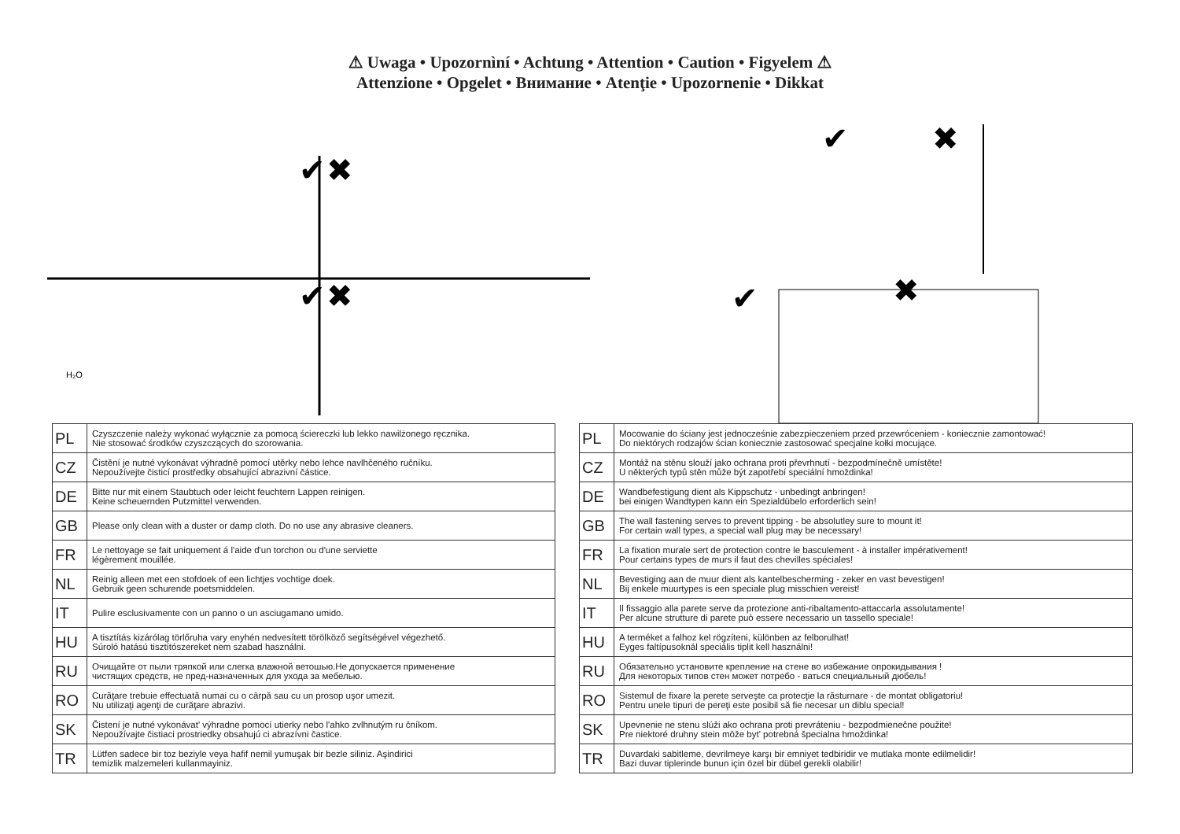⚠ Uwaga • Upozornìní • Achtung • Attention • Caution • Figyelem ⚠
Attenzione • Opgelet • Внимание • Atenţie • Upozornenie • Dikkat
✔
✖
✔
✖
✔
✖
✔
✖
H₂O
| PL | Czyszczenie należy wykonać wyłącznie za pomocą ściereczki lub lekko nawilżonego ręcznika. Nie stosować środków czyszczących do szorowania. |
| CZ | Čistění je nutné vykonávat výhradně pomocí utěrky nebo lehce navlhčeného ručníku. Nepoužívejte čisticí prostředky obsahující abrazivní částice. |
| DE | Bitte nur mit einem Staubtuch oder leicht feuchtern Lappen reinigen. Keine scheuernden Putzmittel verwenden. |
| GB | Please only clean with a duster or damp cloth. Do no use any abrasive cleaners. |
| FR | Le nettoyage se fait uniquement á l'aide d'un torchon ou d'une serviette légèrement mouillée. |
| NL | Reinig alleen met een stofdoek of een lichtjes vochtige doek. Gebruik geen schurende poetsmiddelen. |
| IT | Pulire esclusivamente con un panno o un asciugamano umido. |
| HU | A tisztítás kizárólag törlőruha vary enyhén nedvesített törölköző segítségével végezhető. Súroló hatású tisztítószereket nem szabad használni. |
| RU | Очищайте от пыли тряпкой или слегка влажной ветошью.Не допускается применение чистящих средств, не пред-назначенных для ухода за мебелью. |
| RO | Curăţare trebuie effectuată numai cu o cârpă sau cu un prosop uşor umezit. Nu utilizaţi agenţi de curăţare abrazivi. |
| SK | Čistení je nutné vykonávat' výhradne pomocí utierky nebo l'ahko zvlhnutým ru čníkom. Nepoužívajte čistiaci prostriedky obsahujú ci abrazívni častice. |
| TR | Lütfen sadece bir toz beziyle veya hafif nemil yumuşak bir bezle siliniz. Aşindirici temizlik malzemeleri kullanmayiniz. |
| PL | Mocowanie do ściany jest jednocześnie zabezpieczeniem przed przewróceniem - koniecznie zamontować! Do niektórych rodzajów ścian koniecznie zastosować specjalne kołki mocujące. |
| CZ | Montáž na stěnu slouží jako ochrana proti převrhnutí - bezpodmínečně umístěte! U některých typů stěn může být zapotřebí speciální hmoždinka! |
| DE | Wandbefestigung dient als Kippschutz - unbedingt anbringen! bei einigen Wandtypen kann ein Spezialdübelo erforderlich sein! |
| GB | The wall fastening serves to prevent tipping - be absolutley sure to mount it! For certain wall types, a special wall plug may be necessary! |
| FR | La fixation murale sert de protection contre le basculement - à installer impérativement! Pour certains types de murs il faut des chevilles spéciales! |
| NL | Bevestiging aan de muur dient als kantelbescherming - zeker en vast bevestigen! Bij enkele muurtypes is een speciale plug misschien vereist! |
| IT | Il fissaggio alla parete serve da protezione anti-ribaltamento-attaccarla assolutamente! Per alcune strutture di parete può essere necessario un tassello speciale! |
| HU | A terméket a falhoz kel rögzíteni, különben az felborulhat! Eyges faltípusoknál speciális tiplit kell használni! |
| RU | Обязательно установите крепление на стене во избежание опрокидывания ! Для некоторых типов стен может потребо - ваться специальный дюбель! |
| RO | Sistemul de fixare la perete serveşte ca protecţie la răsturnare - de montat obligatoriu! Pentru unele tipuri de pereţi este posibil să fie necesar un diblu special! |
| SK | Upevnenie ne stenu slúži ako ochrana proti prevráteniu - bezpodmienečne použite! Pre niektoré druhny stein môže byt' potrebná špecialna hmoždinka! |
| TR | Duvardaki sabitleme, devrilmeye karşı bir emniyet tedbiridir ve mutlaka monte edilmelidir! Bazi duvar tiplerinde bunun için özel bir dübel gerekli olabilir! |